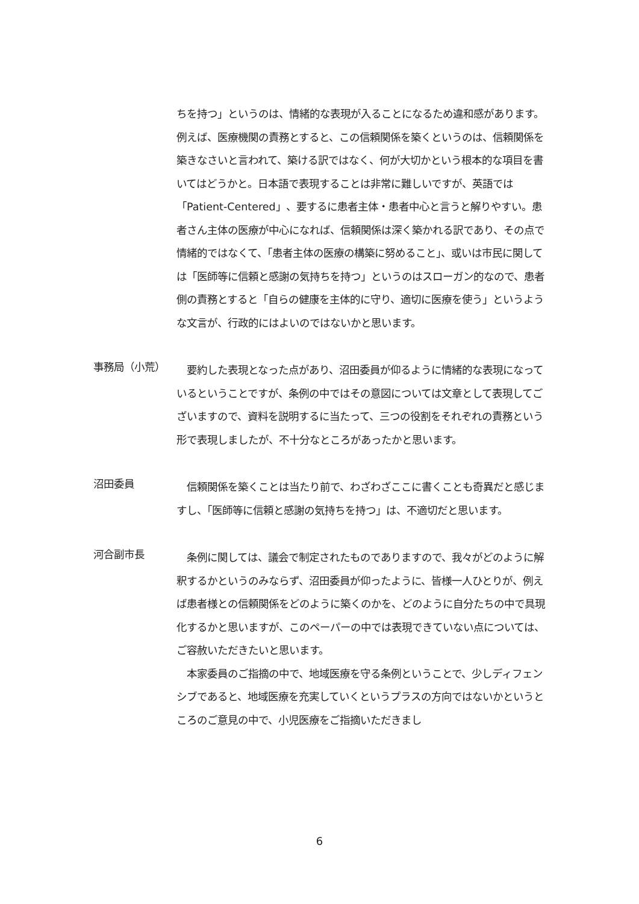ちを持つ」というのは、情緒的な表現が入ることになるため違和感があります。例えば、医療機関の責務とすると、この信頼関係を築くというのは、信頼関係を築きなさいと言われて、築ける訳ではなく、何が大切かという根本的な項目を書いてはどうかと。日本語で表現することは非常に難しいですが、英語では「Patient-Centered」、要するに患者主体・患者中心と言うと解りやすい。患者さん主体の医療が中心になれば、信頼関係は深く築かれる訳であり、その点で情緒的ではなくて、「患者主体の医療の構築に努めること」、或いは市民に関しては「医師等に信頼と感謝の気持ちを持つ」というのはスローガン的なので、患者側の責務とすると「自らの健康を主体的に守り、適切に医療を使う」というような文言が、行政的にはよいのではないかと思います。
事務局（小荒）
　要約した表現となった点があり、沼田委員が仰るように情緒的な表現になっているということですが、条例の中ではその意図については文章として表現してございますので、資料を説明するに当たって、三つの役割をそれぞれの責務という形で表現しましたが、不十分なところがあったかと思います。
沼田委員
　信頼関係を築くことは当たり前で、わざわざここに書くことも奇異だと感じますし、「医師等に信頼と感謝の気持ちを持つ」は、不適切だと思います。
河合副市長
　条例に関しては、議会で制定されたものでありますので、我々がどのように解釈するかというのみならず、沼田委員が仰ったように、皆様一人ひとりが、例えば患者様との信頼関係をどのように築くのかを、どのように自分たちの中で具現化するかと思いますが、このペーパーの中では表現できていない点については、ご容赦いただきたいと思います。
　本家委員のご指摘の中で、地域医療を守る条例ということで、少しディフェンシブであると、地域医療を充実していくというプラスの方向ではないかというところのご意見の中で、小児医療をご指摘いただきまし
6